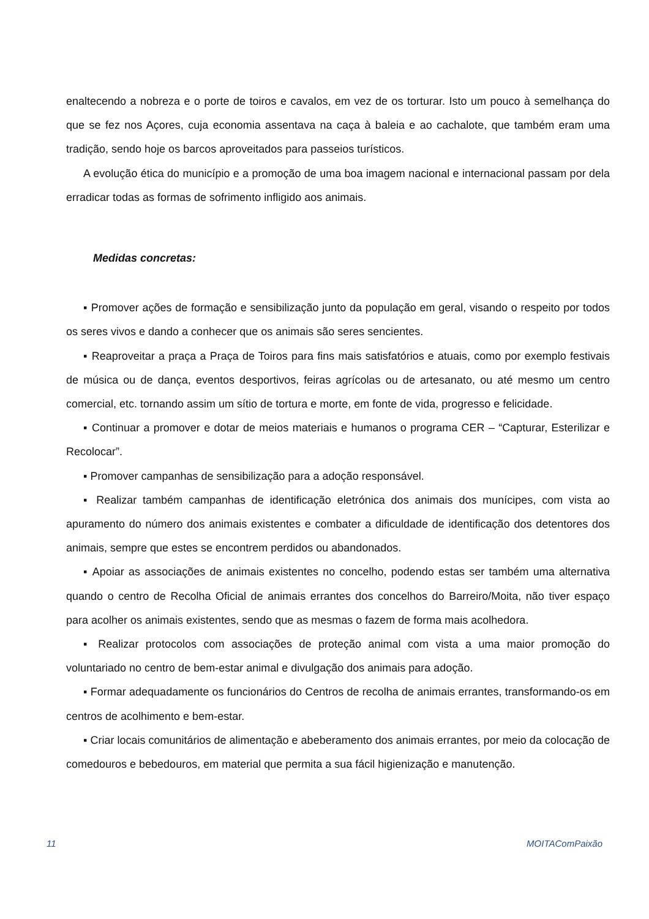enaltecendo a nobreza e o porte de toiros e cavalos, em vez de os torturar. Isto um pouco à semelhança do que se fez nos Açores, cuja economia assentava na caça à baleia e ao cachalote, que também eram uma tradição, sendo hoje os barcos aproveitados para passeios turísticos.
A evolução ética do município e a promoção de uma boa imagem nacional e internacional passam por dela erradicar todas as formas de sofrimento infligido aos animais.
Medidas concretas:
▪ Promover ações de formação e sensibilização junto da população em geral, visando o respeito por todos os seres vivos e dando a conhecer que os animais são seres sencientes.
▪ Reaproveitar a praça a Praça de Toiros para fins mais satisfatórios e atuais, como por exemplo festivais de música ou de dança, eventos desportivos, feiras agrícolas ou de artesanato, ou até mesmo um centro comercial, etc. tornando assim um sítio de tortura e morte, em fonte de vida, progresso e felicidade.
▪ Continuar a promover e dotar de meios materiais e humanos o programa CER – “Capturar, Esterilizar e Recolocar”.
▪ Promover campanhas de sensibilização para a adoção responsável.
▪ Realizar também campanhas de identificação eletrónica dos animais dos munícipes, com vista ao apuramento do número dos animais existentes e combater a dificuldade de identificação dos detentores dos animais, sempre que estes se encontrem perdidos ou abandonados.
▪ Apoiar as associações de animais existentes no concelho, podendo estas ser também uma alternativa quando o centro de Recolha Oficial de animais errantes dos concelhos do Barreiro/Moita, não tiver espaço para acolher os animais existentes, sendo que as mesmas o fazem de forma mais acolhedora.
▪ Realizar protocolos com associações de proteção animal com vista a uma maior promoção do voluntariado no centro de bem-estar animal e divulgação dos animais para adoção.
▪ Formar adequadamente os funcionários do Centros de recolha de animais errantes, transformando-os em centros de acolhimento e bem-estar.
▪ Criar locais comunitários de alimentação e abeberamento dos animais errantes, por meio da colocação de comedouros e bebedouros, em material que permita a sua fácil higienização e manutenção.
11 MOITAComPaixão